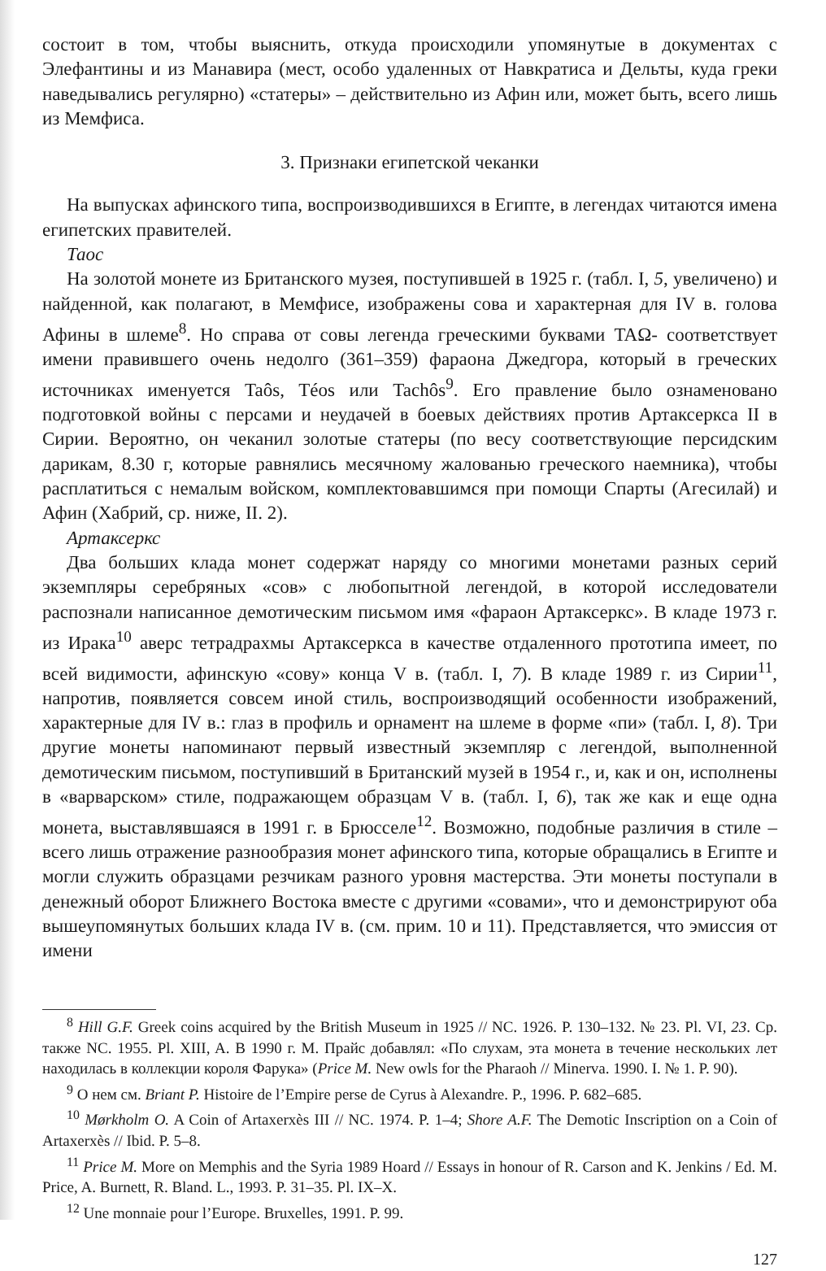состоит в том, чтобы выяснить, откуда происходили упомянутые в документах с Элефантины и из Манавира (мест, особо удаленных от Навкратиса и Дельты, куда греки наведывались регулярно) «статеры» – действительно из Афин или, может быть, всего лишь из Мемфиса.
3. Признаки египетской чеканки
На выпусках афинского типа, воспроизводившихся в Египте, в легендах читаются имена египетских правителей.
Таос
На золотой монете из Британского музея, поступившей в 1925 г. (табл. I, 5, увеличено) и найденной, как полагают, в Мемфисе, изображены сова и характерная для IV в. голова Афины в шлеме<sup>8</sup>. Но справа от совы легенда греческими буквами ΤΑΩ- соответствует имени правившего очень недолго (361–359) фараона Джедгора, который в греческих источниках именуется Taôs, Téos или Tachôs<sup>9</sup>. Его правление было ознаменовано подготовкой войны с персами и неудачей в боевых действиях против Артаксеркса II в Сирии. Вероятно, он чеканил золотые статеры (по весу соответствующие персидским дарикам, 8.30 г, которые равнялись месячному жалованью греческого наемника), чтобы расплатиться с немалым войском, комплектовавшимся при помощи Спарты (Агесилай) и Афин (Хабрий, ср. ниже, II. 2).
Артаксеркс
Два больших клада монет содержат наряду со многими монетами разных серий экземпляры серебряных «сов» с любопытной легендой, в которой исследователи распознали написанное демотическим письмом имя «фараон Артаксеркс». В кладе 1973 г. из Ирака<sup>10</sup> аверс тетрадрахмы Артаксеркса в качестве отдаленного прототипа имеет, по всей видимости, афинскую «сову» конца V в. (табл. I, 7). В кладе 1989 г. из Сирии<sup>11</sup>, напротив, появляется совсем иной стиль, воспроизводящий особенности изображений, характерные для IV в.: глаз в профиль и орнамент на шлеме в форме «пи» (табл. I, 8). Три другие монеты напоминают первый известный экземпляр с легендой, выполненной демотическим письмом, поступивший в Британский музей в 1954 г., и, как и он, исполнены в «варварском» стиле, подражающем образцам V в. (табл. I, 6), так же как и еще одна монета, выставлявшаяся в 1991 г. в Брюсселе<sup>12</sup>. Возможно, подобные различия в стиле – всего лишь отражение разнообразия монет афинского типа, которые обращались в Египте и могли служить образцами резчикам разного уровня мастерства. Эти монеты поступали в денежный оборот Ближнего Востока вместе с другими «совами», что и демонстрируют оба вышеупомянутых больших клада IV в. (см. прим. 10 и 11). Представляется, что эмиссия от имени
<sup>8</sup> Hill G.F. Greek coins acquired by the British Museum in 1925 // NC. 1926. P. 130–132. № 23. Pl. VI, 23. Ср. также NC. 1955. Pl. XIII, A. В 1990 г. М. Прайс добавлял: «По слухам, эта монета в течение нескольких лет находилась в коллекции короля Фарука» (Price M. New owls for the Pharaoh // Minerva. 1990. I. № 1. P. 90).
<sup>9</sup> О нем см. Briant P. Histoire de l’Empire perse de Cyrus à Alexandre. P., 1996. P. 682–685.
<sup>10</sup> Mørkholm O. A Coin of Artaxerxès III // NC. 1974. P. 1–4; Shore A.F. The Demotic Inscription on a Coin of Artaxerxès // Ibid. P. 5–8.
<sup>11</sup> Price M. More on Memphis and the Syria 1989 Hoard // Essays in honour of R. Carson and K. Jenkins / Ed. M. Price, A. Burnett, R. Bland. L., 1993. P. 31–35. Pl. IX–X.
<sup>12</sup> Une monnaie pour l’Europe. Bruxelles, 1991. P. 99.
127